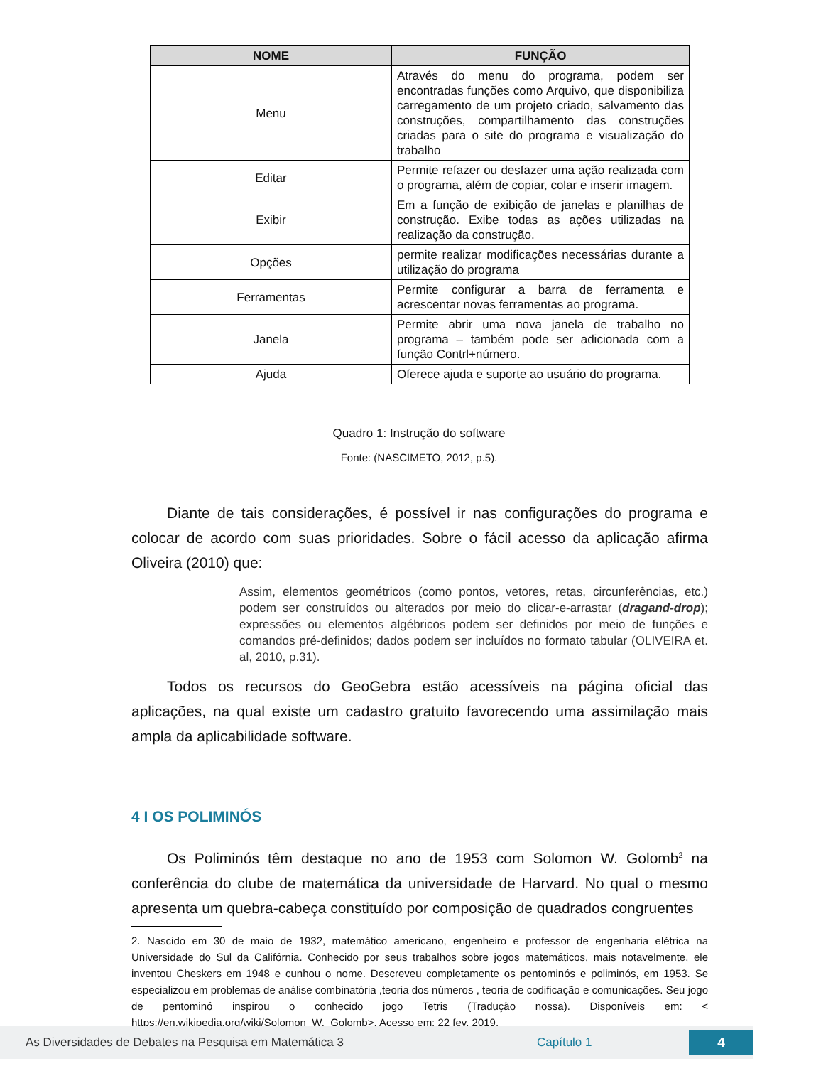| NOME | FUNÇÃO |
| --- | --- |
| Menu | Através do menu do programa, podem ser encontradas funções como Arquivo, que disponibiliza carregamento de um projeto criado, salvamento das construções, compartilhamento das construções criadas para o site do programa e visualização do trabalho |
| Editar | Permite refazer ou desfazer uma ação realizada com o programa, além de copiar, colar e inserir imagem. |
| Exibir | Em a função de exibição de janelas e planilhas de construção. Exibe todas as ações utilizadas na realização da construção. |
| Opções | permite realizar modificações necessárias durante a utilização do programa |
| Ferramentas | Permite configurar a barra de ferramenta e acrescentar novas ferramentas ao programa. |
| Janela | Permite abrir uma nova janela de trabalho no programa – também pode ser adicionada com a função Contrl+número. |
| Ajuda | Oferece ajuda e suporte ao usuário do programa. |
Quadro 1: Instrução do software
Fonte: (NASCIMETO, 2012, p.5).
Diante de tais considerações, é possível ir nas configurações do programa e colocar de acordo com suas prioridades. Sobre o fácil acesso da aplicação afirma Oliveira (2010) que:
Assim, elementos geométricos (como pontos, vetores, retas, circunferências, etc.) podem ser construídos ou alterados por meio do clicar-e-arrastar (dragand-drop); expressões ou elementos algébricos podem ser definidos por meio de funções e comandos pré-definidos; dados podem ser incluídos no formato tabular (OLIVEIRA et. al, 2010, p.31).
Todos os recursos do GeoGebra estão acessíveis na página oficial das aplicações, na qual existe um cadastro gratuito favorecendo uma assimilação mais ampla da aplicabilidade software.
4 I OS POLIMINÓS
Os Poliminós têm destaque no ano de 1953 com Solomon W. Golomb<sup>2</sup> na conferência do clube de matemática da universidade de Harvard. No qual o mesmo apresenta um quebra-cabeça constituído por composição de quadrados congruentes
2. Nascido em 30 de maio de 1932, matemático americano, engenheiro e professor de engenharia elétrica na Universidade do Sul da Califórnia. Conhecido por seus trabalhos sobre jogos matemáticos, mais notavelmente, ele inventou Cheskers em 1948 e cunhou o nome. Descreveu completamente os pentominós e poliminós, em 1953. Se especializou em problemas de análise combinatória ,teoria dos números , teoria de codificação e comunicações. Seu jogo de pentominó inspirou o conhecido jogo Tetris (Tradução nossa). Disponíveis em: < https://en.wikipedia.org/wiki/Solomon_W._Golomb>. Acesso em: 22 fev. 2019.
As Diversidades de Debates na Pesquisa em Matemática 3 Capítulo 1 4